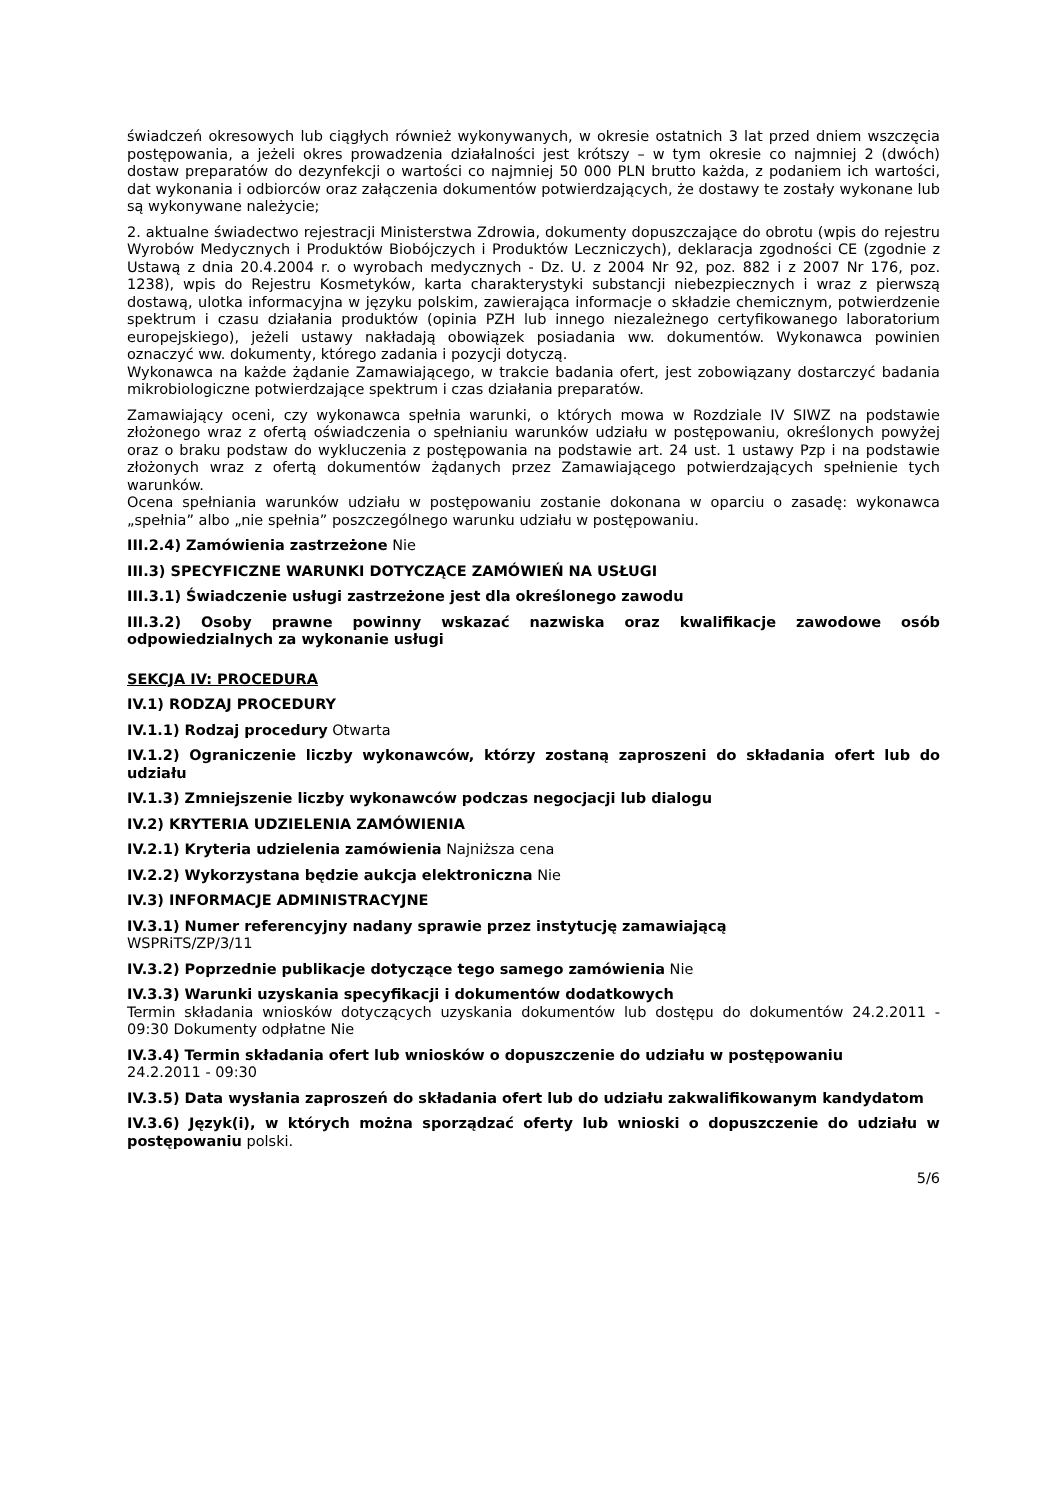świadczeń okresowych lub ciągłych również wykonywanych, w okresie ostatnich 3 lat przed dniem wszczęcia postępowania, a jeżeli okres prowadzenia działalności jest krótszy – w tym okresie co najmniej 2 (dwóch) dostaw preparatów do dezynfekcji o wartości co najmniej 50 000 PLN brutto każda, z podaniem ich wartości, dat wykonania i odbiorców oraz załączenia dokumentów potwierdzających, że dostawy te zostały wykonane lub są wykonywane należycie;
2. aktualne świadectwo rejestracji Ministerstwa Zdrowia, dokumenty dopuszczające do obrotu (wpis do rejestru Wyrobów Medycznych i Produktów Biobójczych i Produktów Leczniczych), deklaracja zgodności CE (zgodnie z Ustawą z dnia 20.4.2004 r. o wyrobach medycznych - Dz. U. z 2004 Nr 92, poz. 882 i z 2007 Nr 176, poz. 1238), wpis do Rejestru Kosmetyków, karta charakterystyki substancji niebezpiecznych i wraz z pierwszą dostawą, ulotka informacyjna w języku polskim, zawierająca informacje o składzie chemicznym, potwierdzenie spektrum i czasu działania produktów (opinia PZH lub innego niezależnego certyfikowanego laboratorium europejskiego), jeżeli ustawy nakładają obowiązek posiadania ww. dokumentów. Wykonawca powinien oznaczyć ww. dokumenty, którego zadania i pozycji dotyczą.
Wykonawca na każde żądanie Zamawiającego, w trakcie badania ofert, jest zobowiązany dostarczyć badania mikrobiologiczne potwierdzające spektrum i czas działania preparatów.
Zamawiający oceni, czy wykonawca spełnia warunki, o których mowa w Rozdziale IV SIWZ na podstawie złożonego wraz z ofertą oświadczenia o spełnianiu warunków udziału w postępowaniu, określonych powyżej oraz o braku podstaw do wykluczenia z postępowania na podstawie art. 24 ust. 1 ustawy Pzp i na podstawie złożonych wraz z ofertą dokumentów żądanych przez Zamawiającego potwierdzających spełnienie tych warunków.
Ocena spełniania warunków udziału w postępowaniu zostanie dokonana w oparciu o zasadę: wykonawca „spełnia” albo „nie spełnia” poszczególnego warunku udziału w postępowaniu.
III.2.4) Zamówienia zastrzeżone Nie
III.3) SPECYFICZNE WARUNKI DOTYCZĄCE ZAMÓWIEŃ NA USŁUGI
III.3.1) Świadczenie usługi zastrzeżone jest dla określonego zawodu
III.3.2) Osoby prawne powinny wskazać nazwiska oraz kwalifikacje zawodowe osób odpowiedzialnych za wykonanie usługi
SEKCJA IV: PROCEDURA
IV.1) RODZAJ PROCEDURY
IV.1.1) Rodzaj procedury Otwarta
IV.1.2) Ograniczenie liczby wykonawców, którzy zostaną zaproszeni do składania ofert lub do udziału
IV.1.3) Zmniejszenie liczby wykonawców podczas negocjacji lub dialogu
IV.2) KRYTERIA UDZIELENIA ZAMÓWIENIA
IV.2.1) Kryteria udzielenia zamówienia Najniższa cena
IV.2.2) Wykorzystana będzie aukcja elektroniczna Nie
IV.3) INFORMACJE ADMINISTRACYJNE
IV.3.1) Numer referencyjny nadany sprawie przez instytucję zamawiającą
WSPRiTS/ZP/3/11
IV.3.2) Poprzednie publikacje dotyczące tego samego zamówienia Nie
IV.3.3) Warunki uzyskania specyfikacji i dokumentów dodatkowych
Termin składania wniosków dotyczących uzyskania dokumentów lub dostępu do dokumentów 24.2.2011 - 09:30 Dokumenty odpłatne Nie
IV.3.4) Termin składania ofert lub wniosków o dopuszczenie do udziału w postępowaniu
24.2.2011 - 09:30
IV.3.5) Data wysłania zaproszeń do składania ofert lub do udziału zakwalifikowanym kandydatom
IV.3.6) Język(i), w których można sporządzać oferty lub wnioski o dopuszczenie do udziału w postępowaniu polski.
5/6